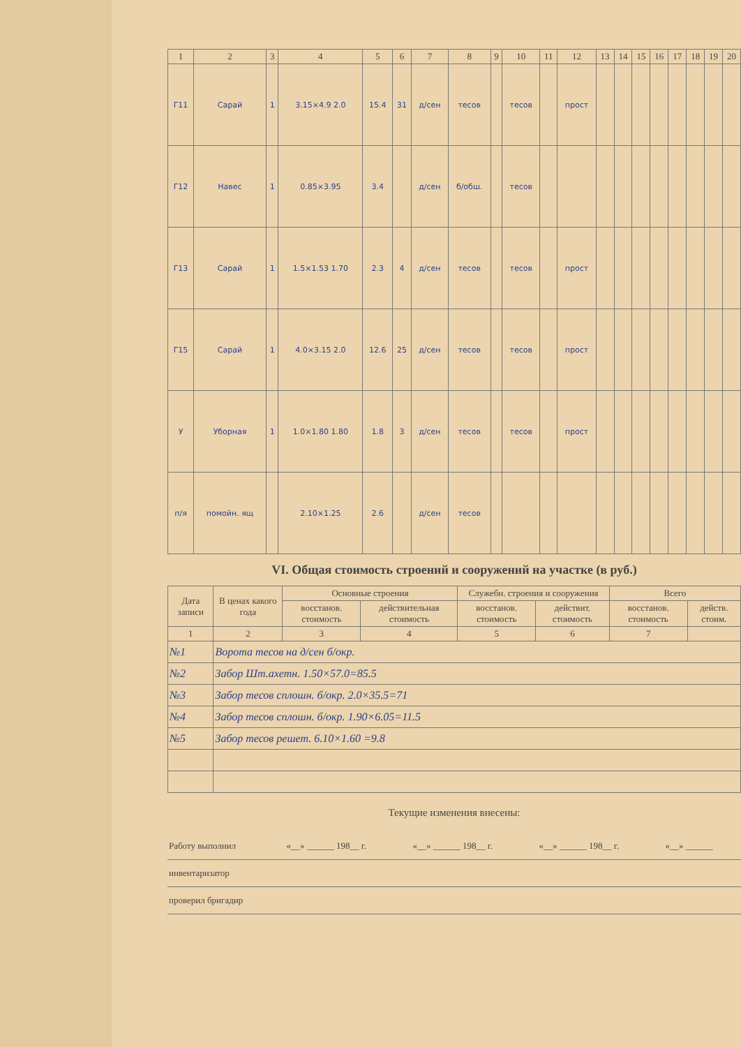| 1 | 2 | 3 | 4 | 5 | 6 | 7 | 8 | 9 | 10 | 11 | 12 | 13 | 14 | 15 | 16 | 17 | 18 | 19 | 20 |
| --- | --- | --- | --- | --- | --- | --- | --- | --- | --- | --- | --- | --- | --- | --- | --- | --- | --- | --- | --- |
| Г11 | Сарай | 1 | 3.15×4.9 2.0 | 15.4 | 31 | д/сен | тесов | | тесов | | прост | | | | | | | | |
| Г12 | Навес | 1 | 0.85×3.95 | 3.4 | | д/сен | б/обш. | | тесов | | | | | | | | | | |
| Г13 | Сарай | 1 | 1.5×1.53 1.70 | 2.3 | 4 | д/сен | тесов | | тесов | | прост | | | | | | | | |
| Г15 | Сарай | 1 | 4.0×3.15 2.0 | 12.6 | 25 | д/сен | тесов | | тесов | | прост | | | | | | | | |
| У | Уборная | 1 | 1.0×1.80 1.80 | 1.8 | 3 | д/сен | тесов | | тесов | | прост | | | | | | | | |
| п/я | помойн. ящ | | 2.10×1.25 | 2.6 | | д/сен | тесов | | | | | | | | | | | | |
VI. Общая стоимость строений и сооружений на участке (в руб.)
| Дата записи | В ценах какого года | Основные строения | | Служебн. строения и сооружения | | Всего | |
| --- | --- | --- | --- | --- | --- | --- | --- |
| | | восстанов. стоимость | действительная стоимость | восстанов. стоимость | действит. стоимость | восстанов. стоимость | действ. стоим. |
| 1 | 2 | 3 | 4 | 5 | 6 | 7 | |
| №1 | Ворота тесов на д/сен б/окр. | | | | | | |
| №2 | Забор Шт.ахетн. 1.50×57.0=85.5 | | | | | | |
| №3 | Забор тесов сплошн. б/окр. 2.0×35.5=71 | | | | | | |
| №4 | Забор тесов сплошн. б/окр. 1.90×6.05=11.5 | | | | | | |
| №5 | Забор тесов решет. 6.10×1.60 =9.8 | | | | | | |
Текущие изменения внесены:
| Работу выполнил | «__» ______ 198__ г. | «__» ______ 198__ г. | «__» ______ 198__ г. | «__» ______ |
| инвентаризатор | | | | |
| проверил бригадир | | | | |